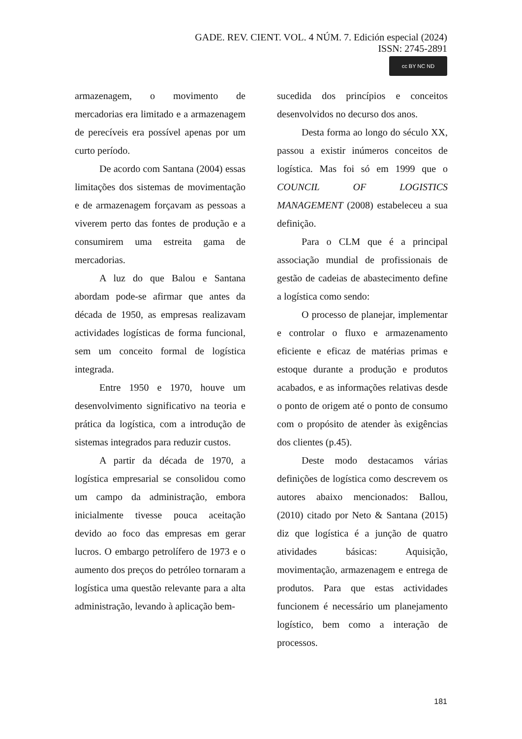GADE. REV. CIENT. VOL. 4 NÚM. 7. Edición especial (2024)
ISSN: 2745-2891
cc BY NC ND
armazenagem, o movimento de mercadorias era limitado e a armazenagem de perecíveis era possível apenas por um curto período.
De acordo com Santana (2004) essas limitações dos sistemas de movimentação e de armazenagem forçavam as pessoas a viverem perto das fontes de produção e a consumirem uma estreita gama de mercadorias.
A luz do que Balou e Santana abordam pode-se afirmar que antes da década de 1950, as empresas realizavam actividades logísticas de forma funcional, sem um conceito formal de logística integrada.
Entre 1950 e 1970, houve um desenvolvimento significativo na teoria e prática da logística, com a introdução de sistemas integrados para reduzir custos.
A partir da década de 1970, a logística empresarial se consolidou como um campo da administração, embora inicialmente tivesse pouca aceitação devido ao foco das empresas em gerar lucros. O embargo petrolífero de 1973 e o aumento dos preços do petróleo tornaram a logística uma questão relevante para a alta administração, levando à aplicação bem-
sucedida dos princípios e conceitos desenvolvidos no decurso dos anos.
Desta forma ao longo do século XX, passou a existir inúmeros conceitos de logística. Mas foi só em 1999 que o COUNCIL OF LOGISTICS MANAGEMENT (2008) estabeleceu a sua definição.
Para o CLM que é a principal associação mundial de profissionais de gestão de cadeias de abastecimento define a logística como sendo:
O processo de planejar, implementar e controlar o fluxo e armazenamento eficiente e eficaz de matérias primas e estoque durante a produção e produtos acabados, e as informações relativas desde o ponto de origem até o ponto de consumo com o propósito de atender às exigências dos clientes (p.45).
Deste modo destacamos várias definições de logística como descrevem os autores abaixo mencionados: Ballou, (2010) citado por Neto & Santana (2015) diz que logística é a junção de quatro atividades básicas: Aquisição, movimentação, armazenagem e entrega de produtos. Para que estas actividades funcionem é necessário um planejamento logístico, bem como a interação de processos.
181